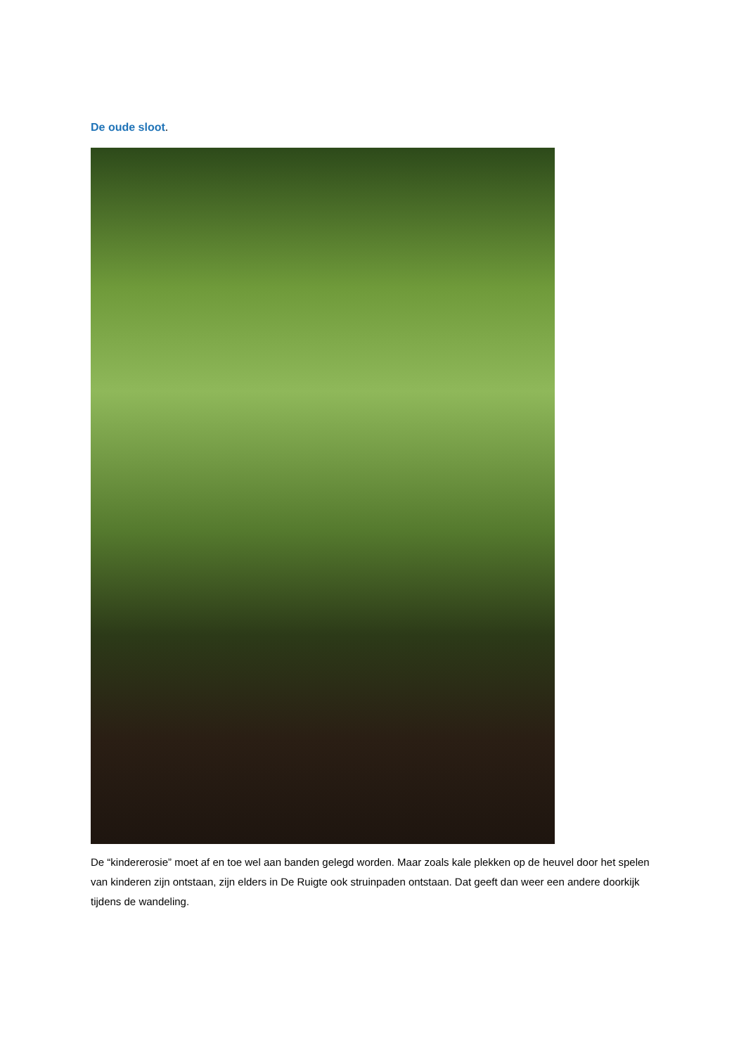De oude sloot.
De “kindererosie” moet af en toe wel aan banden gelegd worden. Maar zoals kale plekken op de heuvel door het spelen van kinderen zijn ontstaan, zijn elders in De Ruigte ook struinpaden ontstaan. Dat geeft dan weer een andere doorkijk tijdens de wandeling.